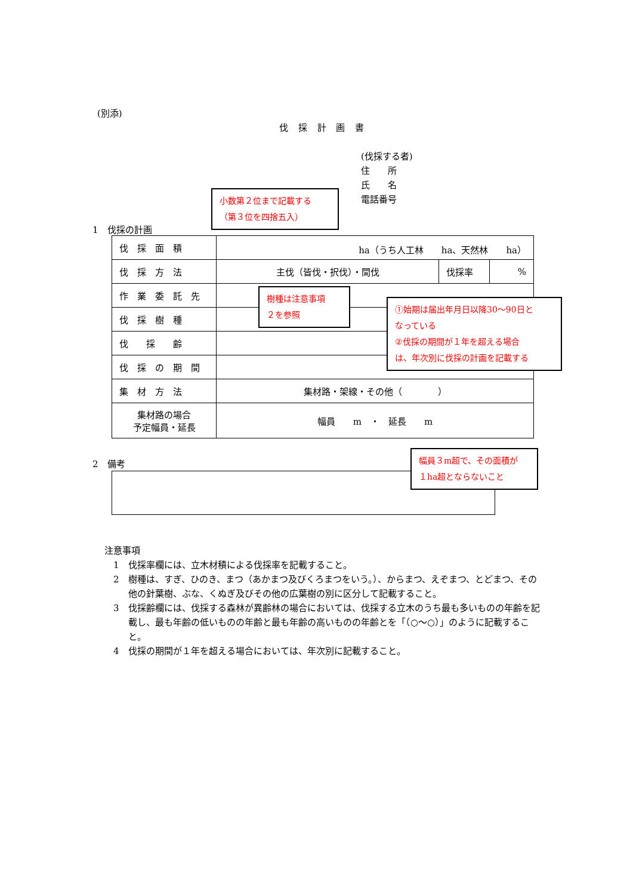(別添)
伐 採 計 画 書
(伐採する者)
住　　所
氏　　名
電話番号
1　伐採の計画
| 伐 採 面 積 | ha（うち人工林 ha、天然林 ha） | | |
| 伐 採 方 法 | 主伐（皆伐・択伐）・間伐 | 伐採率 | % |
| 作 業 委 託 先 | | | |
| 伐 採 樹 種 | | | |
| 伐 採 齢 | | | |
| 伐 採 の 期 間 | | | |
| 集 材 方 法 | 集材路・架線・その他（ ） | | |
| 集材路の場合 予定幅員・延長 | 幅員 m ・ 延長 m | | |
小数第２位まで記載する
（第３位を四捨五入）
樹種は注意事項
２を参照
①始期は届出年月日以降30～90日と
なっている
②伐採の期間が１年を超える場合
は、年次別に伐採の計画を記載する
2　備考
幅員３m超で、その面積が
１ha超とならないこと
注意事項
1　伐採率欄には、立木材積による伐採率を記載すること。
2　樹種は、すぎ、ひのき、まつ（あかまつ及びくろまつをいう。）、からまつ、えぞまつ、とどまつ、その他の針葉樹、ぶな、くぬぎ及びその他の広葉樹の別に区分して記載すること。
3　伐採齢欄には、伐採する森林が異齢林の場合においては、伐採する立木のうち最も多いものの年齢を記載し、最も年齢の低いものの年齢と最も年齢の高いものの年齢とを「（○～○）」のように記載すること。
4　伐採の期間が１年を超える場合においては、年次別に記載すること。